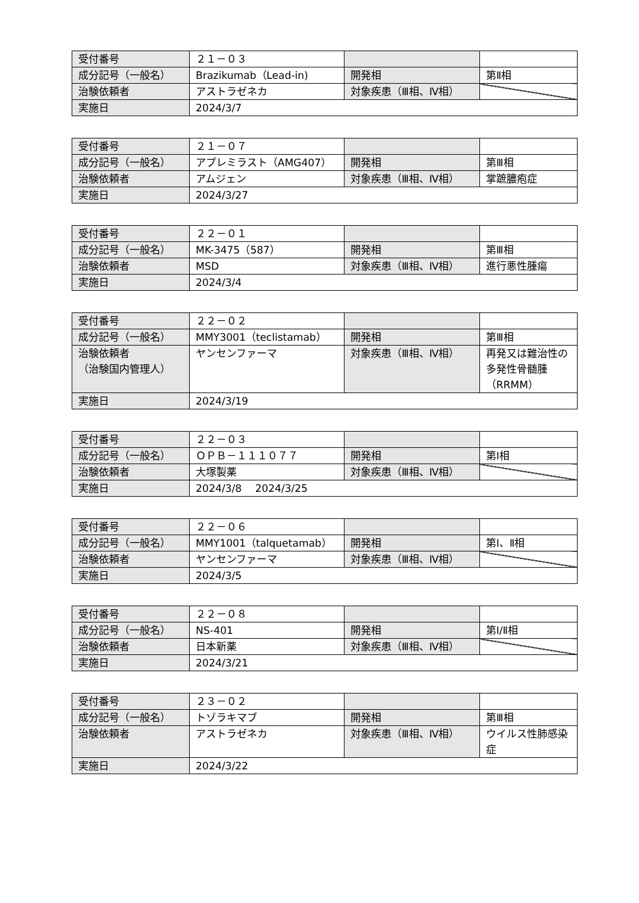| 受付番号 | ２１－０３ | | |
| 成分記号（一般名） | Brazikumab（Lead-in) | 開発相 | 第Ⅱ相 |
| 治験依頼者 | アストラゼネカ | 対象疾患（Ⅲ相、Ⅳ相） | |
| 実施日 | 2024/3/7 | | |
| 受付番号 | ２１－０７ | | |
| 成分記号（一般名） | アプレミラスト（AMG407） | 開発相 | 第Ⅲ相 |
| 治験依頼者 | アムジェン | 対象疾患（Ⅲ相、Ⅳ相） | 掌蹠膿疱症 |
| 実施日 | 2024/3/27 | | |
| 受付番号 | ２２－０１ | | |
| 成分記号（一般名） | MK-3475（587） | 開発相 | 第Ⅲ相 |
| 治験依頼者 | MSD | 対象疾患（Ⅲ相、Ⅳ相） | 進行悪性腫瘍 |
| 実施日 | 2024/3/4 | | |
| 受付番号 | ２２－０２ | | |
| 成分記号（一般名） | MMY3001（teclistamab） | 開発相 | 第Ⅲ相 |
| 治験依頼者 （治験国内管理人） | ヤンセンファーマ | 対象疾患（Ⅲ相、Ⅳ相） | 再発又は難治性の多発性骨髄腫（RRMM） |
| 実施日 | 2024/3/19 | | |
| 受付番号 | ２２－０３ | | |
| 成分記号（一般名） | ＯＰＢ－１１１０７７ | 開発相 | 第Ⅰ相 |
| 治験依頼者 | 大塚製薬 | 対象疾患（Ⅲ相、Ⅳ相） | |
| 実施日 | 2024/3/8 2024/3/25 | | |
| 受付番号 | ２２－０６ | | |
| 成分記号（一般名） | MMY1001（talquetamab） | 開発相 | 第Ⅰ、Ⅱ相 |
| 治験依頼者 | ヤンセンファーマ | 対象疾患（Ⅲ相、Ⅳ相） | |
| 実施日 | 2024/3/5 | | |
| 受付番号 | ２２－０８ | | |
| 成分記号（一般名） | NS-401 | 開発相 | 第Ⅰ/Ⅱ相 |
| 治験依頼者 | 日本新薬 | 対象疾患（Ⅲ相、Ⅳ相） | |
| 実施日 | 2024/3/21 | | |
| 受付番号 | ２３－０２ | | |
| 成分記号（一般名） | トゾラキマブ | 開発相 | 第Ⅲ相 |
| 治験依頼者 | アストラゼネカ | 対象疾患（Ⅲ相、Ⅳ相） | ウイルス性肺感染症 |
| 実施日 | 2024/3/22 | | |